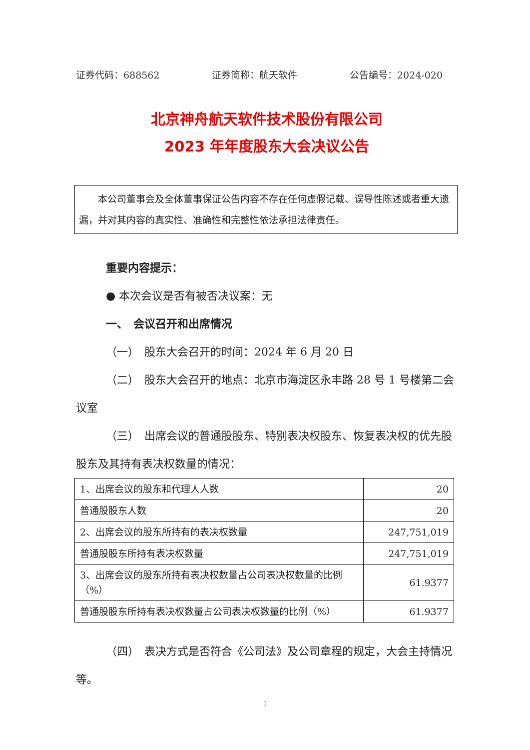证券代码：688562 证券简称：航天软件 公告编号：2024-020
北京神舟航天软件技术股份有限公司
2023 年年度股东大会决议公告
本公司董事会及全体董事保证公告内容不存在任何虚假记载、误导性陈述或者重大遗漏，并对其内容的真实性、准确性和完整性依法承担法律责任。
重要内容提示：
● 本次会议是否有被否决议案：无
一、　会议召开和出席情况
（一）　股东大会召开的时间：2024 年 6 月 20 日
（二）　股东大会召开的地点：北京市海淀区永丰路 28 号 1 号楼第二会议室
（三）　出席会议的普通股股东、特别表决权股东、恢复表决权的优先股股东及其持有表决权数量的情况：
| 1、出席会议的股东和代理人人数 | 20 |
| 普通股股东人数 | 20 |
| 2、出席会议的股东所持有的表决权数量 | 247,751,019 |
| 普通股股东所持有表决权数量 | 247,751,019 |
| 3、出席会议的股东所持有表决权数量占公司表决权数量的比例（%） | 61.9377 |
| 普通股股东所持有表决权数量占公司表决权数量的比例（%） | 61.9377 |
（四）　表决方式是否符合《公司法》及公司章程的规定，大会主持情况等。
1